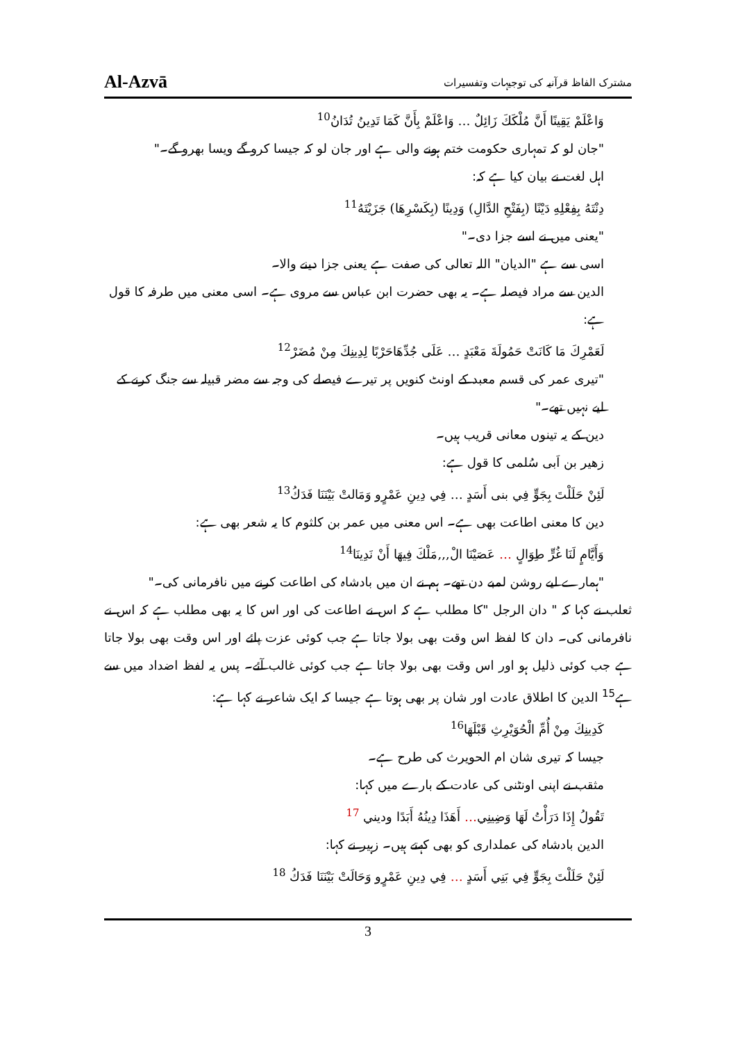Al-Azvā مشترک الفاظ قرآنیہ کی توجیہات وتفسیرات
وَاعْلَمْ يَقِينًا أَنَّ مُلْكَكَ زَائِلٌ … وَاعْلَمْ بِأَنَّ كَمَا تَدِينُ تُدَانُ<sup>10</sup>
"جان لو کہ تمہاری حکومت ختم ہونے والی ہے اور جان لو کہ جیسا کرو گے ویسا بھرو گے۔"
اہل لغت نے بیان کیا ہے کہ:
دِنْتَهُ بِفِعْلِهِ دَيْنًا (بِفَتْحِ الدَّالِ) وَدِينًا (بِكَسْرِهَا) جَزَيْتَهُ<sup>11</sup>
"یعنی میں نے اسے جزا دی۔"
اسی سے ہے "الدیان" اللہ تعالی کی صفت ہے یعنی جزا دینے والا۔
الدین سے مراد فیصلہ ہے۔ یہ بھی حضرت ابن عباس سے مروی ہے۔ اسی معنی میں طرفہ کا قول ہے:
لَعَمْرِكَ مَا كَانَتْ حَمُولَةَ مَعْبَدٍ … عَلَى جُدِّهَاحَرْبًا لِدِينِكَ مِنْ مُضَرْ<sup>12</sup>
"تیری عمر کی قسم معبد کے اونٹ کنویں پر تیرے فیصلے کی وجہ سے مضر قبیلہ سے جنگ کرنے کے لیے نہیں تھے۔"
دین کے یہ تینوں معانی قریب ہیں۔
زھیر بن اَبی سُلمی کا قول ہے:
لَئِنْ حَلَلْتَ بِجَوٍّ فِي بنى أَسَدٍ … فِي دِينِ عَمْرٍو وَمَالتْ بَيْنَنَا فَدَكُ<sup>13</sup>
دین کا معنی اطاعت بھی ہے۔ اس معنی میں عمر بن کلثوم کا یہ شعر بھی ہے:
وَأَيَّامٍ لَنَا غُرٍّ طِوَالٍ … عَصَيْنَا الْ,,,مَلْكَ فِيهَا أَنْ نَدِينَا<sup>14</sup>
"ہمارے لیے روشن لمبے دن تھے۔ ہم نے ان میں بادشاہ کی اطاعت کرنے میں نافرمانی کی۔"
ثعلب نے کہا کہ " دان الرجل "کا مطلب ہے کہ اس نے اطاعت کی اور اس کا یہ بھی مطلب ہے کہ اس نے نافرمانی کی۔ دان کا لفظ اس وقت بھی بولا جاتا ہے جب کوئی عزت پائے اور اس وقت بھی بولا جاتا ہے جب کوئی ذلیل ہو اور اس وقت بھی بولا جاتا ہے جب کوئی غالب آئے۔ پس یہ لفظ اضداد میں سے ہے<sup>15</sup> الدین کا اطلاق عادت اور شان پر بھی ہوتا ہے جیسا کہ ایک شاعر نے کہا ہے:
كَدِينِكَ مِنْ أُمِّ الْحُوَيْرِثِ قَبْلَهَا<sup>16</sup>
جیسا کہ تیری شان ام الحویرث کی طرح ہے۔
مثقب نے اپنی اونٹنی کی عادت کے بارے میں کہا:
تَقُولُ إِذَا دَرَأْتُ لَهَا وَضِينِي… أَهَذَا دِينُهُ أَبَدًا وديني <sup>17</sup>
الدین بادشاہ کی عملداری کو بھی کہتے ہیں۔ زہیر نے کہا:
لَئِنْ حَلَلْتَ بِجَوٍّ فِي بَنِي أَسَدٍ … فِي دِينِ عَمْرٍو وَحَالَتْ بَيْنَنَا فَدَكُ <sup>18</sup>
3